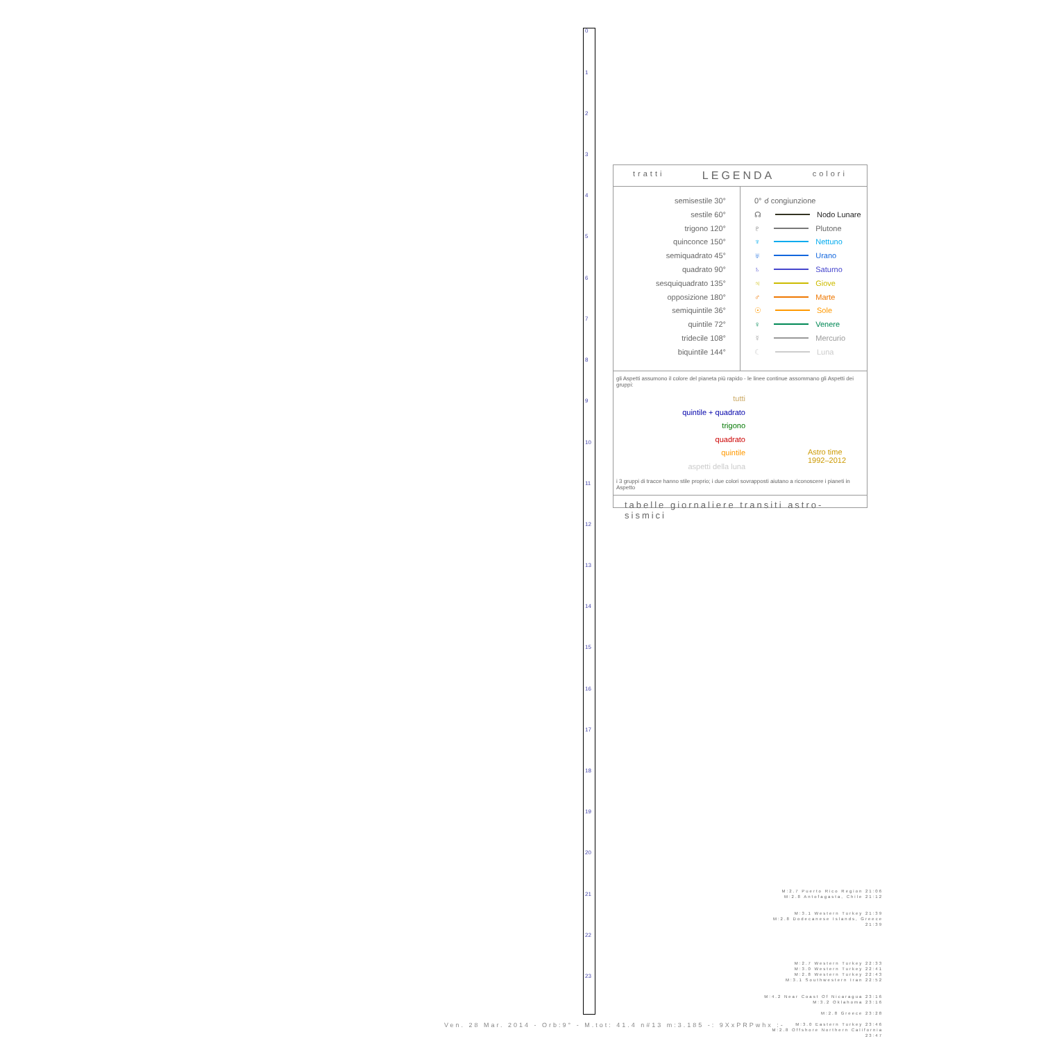0
1
2
3
4
5
6
7
8
9
10
11
12
13
14
15
16
17
18
19
20
21
22
23
tratti LEGENDA colori
semisestile 30°
sestile 60°
trigono 120°
quinconce 150°
semiquadrato 45°
quadrato 90°
sesquiquadrato 135°
opposizione 180°
semiquintile 36°
quintile 72°
tridecile 108°
biquintile 144°
0° ☌ congiunzione
☊ Nodo Lunare
♇ Plutone
♆ Nettuno
♅ Urano
♄ Saturno
♃ Giove
♂ Marte
☉ Sole
♀ Venere
☿ Mercurio
☾ Luna
gli Aspetti assumono il colore del pianeta più rapido - le linee continue assommano gli Aspetti dei gruppi:
tutti
quintile + quadrato
trigono
quadrato
quintile
aspetti della luna
Astro time
1992–2012
i 3 gruppi di tracce hanno stile proprio; i due colori sovrapposti aiutano a riconoscere i pianeti in Aspetto
tabelle giornaliere transiti astro-sismici
M:2.7 Puerto Rico Region 21:06
M:2.8 Antofagasta, Chile 21:12
M:3.1 Western Turkey 21:39
M:2.8 Dodecanese Islands, Greece 21:39
M:2.7 Western Turkey 22:33
M:3.0 Western Turkey 22:41
M:2.8 Western Turkey 22:43
M:3.1 Southwestern Iran 22:52
M:4.2 Near Coast Of Nicaragua 23:16
M:3.2 Oklahoma 23:16
M:2.8 Greece 23:28
M:3.0 Eastern Turkey 23:46
M:2.8 Offshore Northern California 23:47
Ven. 28 Mar. 2014 - Orb:9° - M.tot: 41.4 n#13 m:3.185 -: 9XxPRPwhx :-